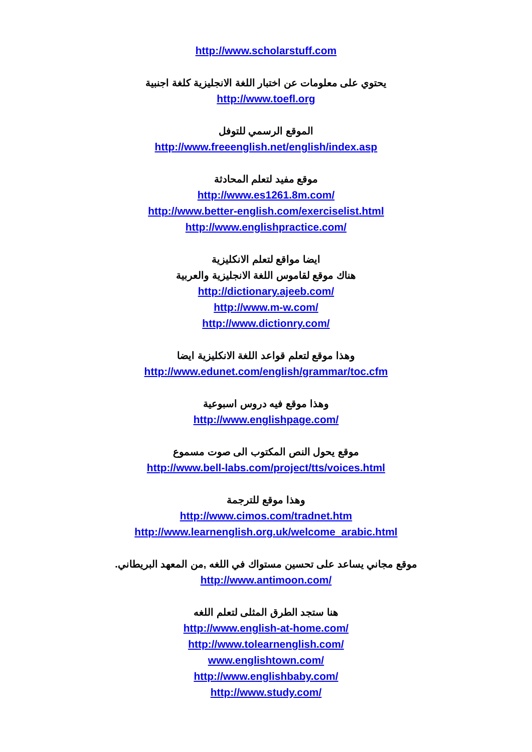http://www.scholarstuff.com
يحتوي على معلومات عن اختبار اللغة الانجليزية كلغة اجنبية
http://www.toefl.org
الموقع الرسمي للتوفل
http://www.freeenglish.net/english/index.asp
موقع مفيد لتعلم المحادثة
http://www.es1261.8m.com/
http://www.better-english.com/exerciselist.html
http://www.englishpractice.com/
ايضا مواقع لتعلم الانكليزية
هناك موقع لقاموس اللغة الانجليزية والعربية
http://dictionary.ajeeb.com/
http://www.m-w.com/
http://www.dictionry.com/
وهذا موقع لتعلم قواعد اللغة الانكليزية ايضا
http://www.edunet.com/english/grammar/toc.cfm
وهذا موقع فيه دروس اسبوعية
http://www.englishpage.com/
موقع يحول النص المكتوب الى صوت مسموع
http://www.bell-labs.com/project/tts/voices.html
وهذا موقع للترجمة
http://www.cimos.com/tradnet.htm
http://www.learnenglish.org.uk/welcome_arabic.html
موقع مجاني يساعد على تحسين مستواك في اللغه ,من المعهد البريطاني.
http://www.antimoon.com/
هنا ستجد الطرق المثلى لتعلم اللغه
http://www.english-at-home.com/
http://www.tolearnenglish.com/
www.englishtown.com/
http://www.englishbaby.com/
http://www.study.com/